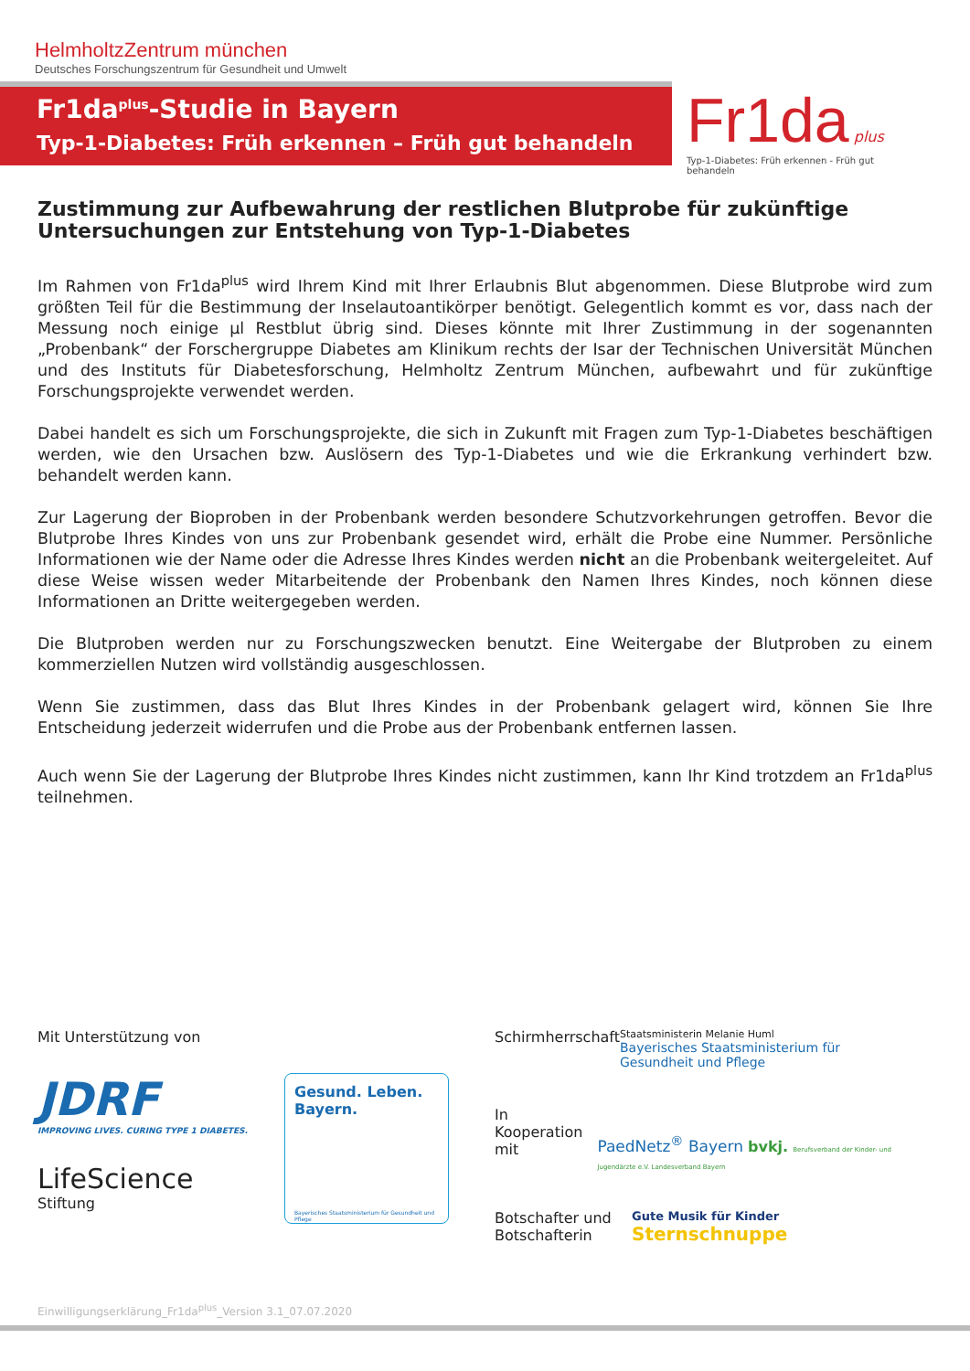HelmholtzZentrum münchen
Deutsches Forschungszentrum für Gesundheit und Umwelt
Fr1da<sup>plus</sup>-Studie in Bayern
Typ-1-Diabetes: Früh erkennen – Früh gut behandeln
Fr1da plus
Typ-1-Diabetes: Früh erkennen - Früh gut behandeln
Zustimmung zur Aufbewahrung der restlichen Blutprobe für zukünftige Untersuchungen zur Entstehung von Typ-1-Diabetes
Im Rahmen von Fr1da<sup>plus</sup> wird Ihrem Kind mit Ihrer Erlaubnis Blut abgenommen. Diese Blutprobe wird zum größten Teil für die Bestimmung der Inselautoantikörper benötigt. Gelegentlich kommt es vor, dass nach der Messung noch einige µl Restblut übrig sind. Dieses könnte mit Ihrer Zustimmung in der sogenannten „Probenbank“ der Forschergruppe Diabetes am Klinikum rechts der Isar der Technischen Universität München und des Instituts für Diabetesforschung, Helmholtz Zentrum München, aufbewahrt und für zukünftige Forschungsprojekte verwendet werden.
Dabei handelt es sich um Forschungsprojekte, die sich in Zukunft mit Fragen zum Typ-1-Diabetes beschäftigen werden, wie den Ursachen bzw. Auslösern des Typ-1-Diabetes und wie die Erkrankung verhindert bzw. behandelt werden kann.
Zur Lagerung der Bioproben in der Probenbank werden besondere Schutzvorkehrungen getroffen. Bevor die Blutprobe Ihres Kindes von uns zur Probenbank gesendet wird, erhält die Probe eine Nummer. Persönliche Informationen wie der Name oder die Adresse Ihres Kindes werden nicht an die Probenbank weitergeleitet. Auf diese Weise wissen weder Mitarbeitende der Probenbank den Namen Ihres Kindes, noch können diese Informationen an Dritte weitergegeben werden.
Die Blutproben werden nur zu Forschungszwecken benutzt. Eine Weitergabe der Blutproben zu einem kommerziellen Nutzen wird vollständig ausgeschlossen.
Wenn Sie zustimmen, dass das Blut Ihres Kindes in der Probenbank gelagert wird, können Sie Ihre Entscheidung jederzeit widerrufen und die Probe aus der Probenbank entfernen lassen.
Auch wenn Sie der Lagerung der Blutprobe Ihres Kindes nicht zustimmen, kann Ihr Kind trotzdem an Fr1da<sup>plus</sup> teilnehmen.
Mit Unterstützung von
JDRF
IMPROVING LIVES. CURING TYPE 1 DIABETES.
LifeScience
Stiftung
Gesund. Leben. Bayern.
Bayerisches Staatsministerium für Gesundheit und Pflege
Schirmherrschaft
Staatsministerin Melanie Huml
Bayerisches Staatsministerium für Gesundheit und Pflege
In Kooperation mit
PaedNetz<sup>®</sup> Bayern bvkj. Berufsverband der Kinder- und Jugendärzte e.V. Landesverband Bayern
Botschafter und Botschafterin
Gute Musik für Kinder
Sternschnuppe
Einwilligungserklärung_Fr1da<sup>plus</sup>_Version 3.1_07.07.2020